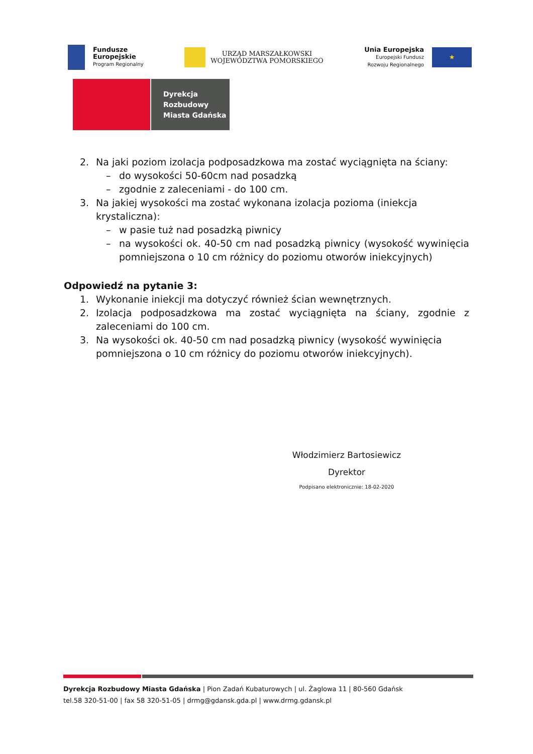Fundusze
Europejskie
Program Regionalny
URZĄD MARSZAŁKOWSKI
WOJEWÓDZTWA POMORSKIEGO
Unia Europejska
Europejski Fundusz
Rozwoju Regionalnego
★
Dyrekcja
Rozbudowy
Miasta Gdańska
2. Na jaki poziom izolacja podposadzkowa ma zostać wyciągnięta na ściany:
– do wysokości 50-60cm nad posadzką
– zgodnie z zaleceniami - do 100 cm.
3. Na jakiej wysokości ma zostać wykonana izolacja pozioma (iniekcja krystaliczna):
– w pasie tuż nad posadzką piwnicy
– na wysokości ok. 40-50 cm nad posadzką piwnicy (wysokość wywinięcia pomniejszona o 10 cm różnicy do poziomu otworów iniekcyjnych)
Odpowiedź na pytanie 3:
1. Wykonanie iniekcji ma dotyczyć również ścian wewnętrznych.
2. Izolacja podposadzkowa ma zostać wyciągnięta na ściany, zgodnie z zaleceniami do 100 cm.
3. Na wysokości ok. 40-50 cm nad posadzką piwnicy (wysokość wywinięcia pomniejszona o 10 cm różnicy do poziomu otworów iniekcyjnych).
Włodzimierz Bartosiewicz
Dyrektor
Podpisano elektronicznie: 18-02-2020
Dyrekcja Rozbudowy Miasta Gdańska | Pion Zadań Kubaturowych | ul. Żaglowa 11 | 80-560 Gdańsk
tel.58 320-51-00 | fax 58 320-51-05 | drmg@gdansk.gda.pl | www.drmg.gdansk.pl